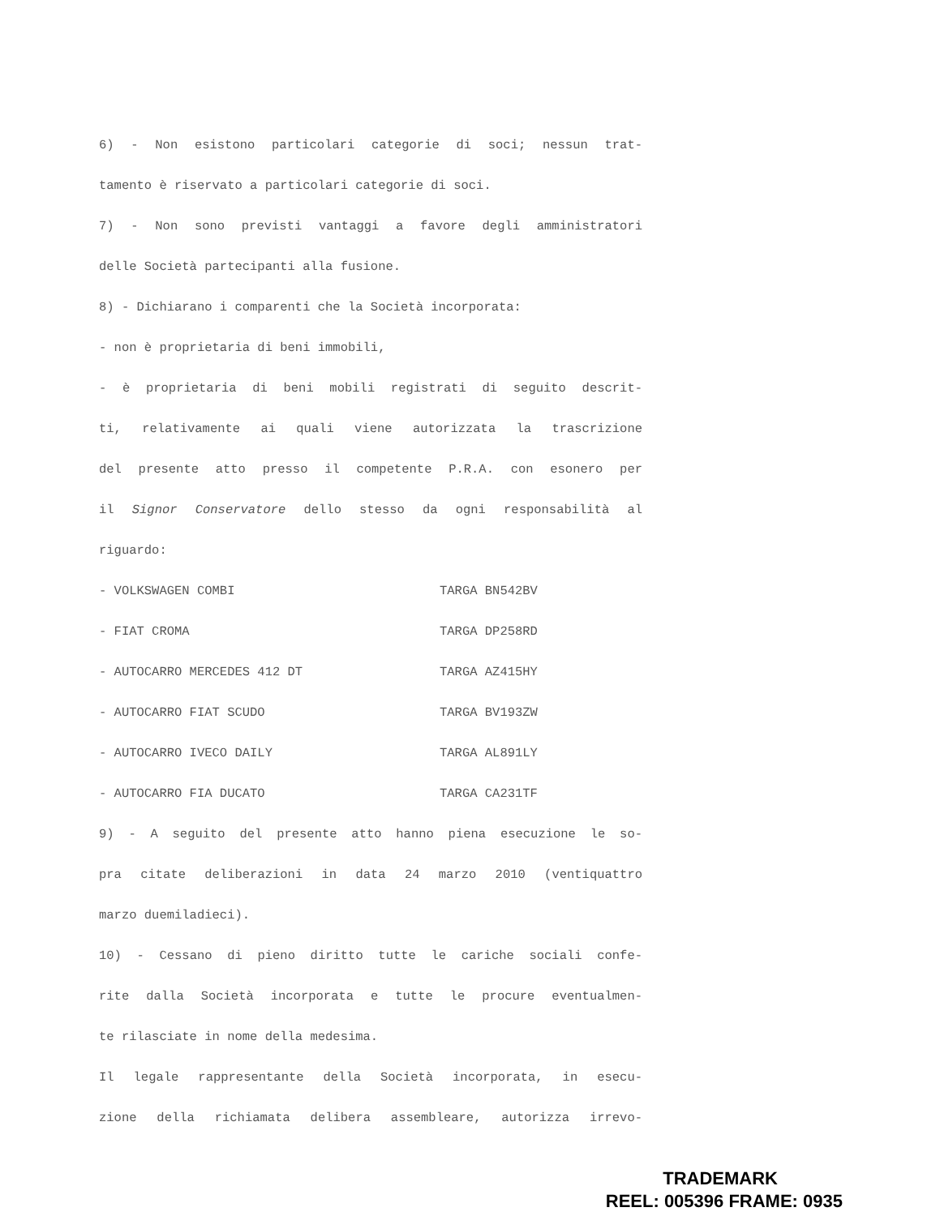6) - Non esistono particolari categorie di soci; nessun trat-
tamento è riservato a particolari categorie di soci.
7) - Non sono previsti vantaggi a favore degli amministratori
delle Società partecipanti alla fusione.
8) - Dichiarano i comparenti che la Società incorporata:
- non è proprietaria di beni immobili,
- è proprietaria di beni mobili registrati di seguito descrit-
ti, relativamente ai quali viene autorizzata la trascrizione
del presente atto presso il competente P.R.A. con esonero per
il Signor Conservatore dello stesso da ogni responsabilità al
riguardo:
- VOLKSWAGEN COMBI TARGA BN542BV
- FIAT CROMA TARGA DP258RD
- AUTOCARRO MERCEDES 412 DT TARGA AZ415HY
- AUTOCARRO FIAT SCUDO TARGA BV193ZW
- AUTOCARRO IVECO DAILY TARGA AL891LY
- AUTOCARRO FIA DUCATO TARGA CA231TF
9) - A seguito del presente atto hanno piena esecuzione le so-
pra citate deliberazioni in data 24 marzo 2010 (ventiquattro
marzo duemiladieci).
10) - Cessano di pieno diritto tutte le cariche sociali confe-
rite dalla Società incorporata e tutte le procure eventualmen-
te rilasciate in nome della medesima.
Il legale rappresentante della Società incorporata, in esecu-
zione della richiamata delibera assembleare, autorizza irrevo-
TRADEMARK
REEL: 005396 FRAME: 0935